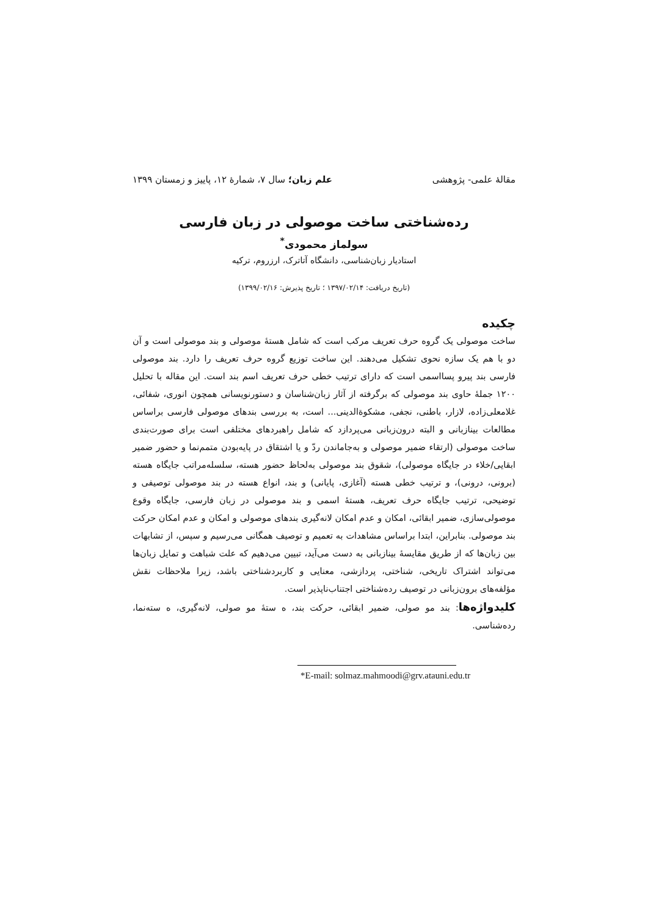مقالهٔ علمی- پژوهشی علم زبان؛ سال ۷، شمارهٔ ۱۲، پاییز و زمستان ۱۳۹۹
رده‌شناختی ساخت موصولی در زبان فارسی
سولماز محمودی<sup>*</sup>
استادیار زبان‌شناسی، دانشگاه آتاترک، ارزروم، ترکیه
(تاریخ دریافت: ۱۳۹۷/۰۲/۱۴ ؛ تاریخ پذیرش: ۱۳۹۹/۰۲/۱۶)
چکیده
ساخت موصولی یک گروه حرف تعریف مرکب است که شامل هستهٔ موصولی و بند موصولی است و آن دو با هم یک سازه نحوی تشکیل می‌دهند. این ساخت توزیع گروه حرف تعریف را دارد. بند موصولی فارسی بند پیرو پسااسمی است که دارای ترتیب خطی حرف تعریف اسم بند است. این مقاله با تحلیل ۱۲۰۰ جملهٔ حاوی بند موصولی که برگرفته از آثار زبان‌شناسان و دستورنویسانی همچون انوری، شفائی، غلامعلی‌زاده، لازار، باطنی، نجفی، مشکوةالدینی... است، به بررسی بندهای موصولی فارسی براساس مطالعات بینازبانی و البته درون‌زبانی می‌پردازد که شامل راهبردهای مختلفی است برای صورت‌بندی ساخت موصولی (ارتقاء ضمیر موصولی و به‌جاماندن ردّ و یا اشتقاق در پایه‌بودن متمم‌نما و حضور ضمیر ابقایی/خلاء در جایگاه موصولی)، شقوق بند موصولی به‌لحاظ حضور هسته، سلسله‌مراتب جایگاه هسته (برونی، درونی)، و ترتیب خطی هسته (آغازی، پایانی) و بند، انواع هسته در بند موصولی توصیفی و توضیحی، ترتیب جایگاه حرف تعریف، هستهٔ اسمی و بند موصولی در زبان فارسی، جایگاه وقوع موصولی‌سازی، ضمیر ابقائی، امکان و عدم امکان لانه‌گیری بندهای موصولی و امکان و عدم امکان حرکت بند موصولی. بنابراین، ابتدا براساس مشاهدات به تعمیم و توصیف همگانی می‌رسیم و سپس، از تشابهات بین زبان‌ها که از طریق مقایسهٔ بینازبانی به دست می‌آید، تبیین می‌دهیم که علت شباهت و تمایل زبان‌ها می‌تواند اشتراک تاریخی، شناختی، پردازشی، معنایی و کاربردشناختی باشد، زیرا ملاحظات نقش مؤلفه‌های برون‌زبانی در توصیف رده‌شناختی اجتناب‌ناپذیر است.
کلیدواژه‌ها: بند مو صولی، ضمیر ابقائی، حرکت بند، ه ستهٔ مو صولی، لانه‌گیری، ه سته‌نما، رده‌شناسی.
*E-mail: solmaz.mahmoodi@grv.atauni.edu.tr